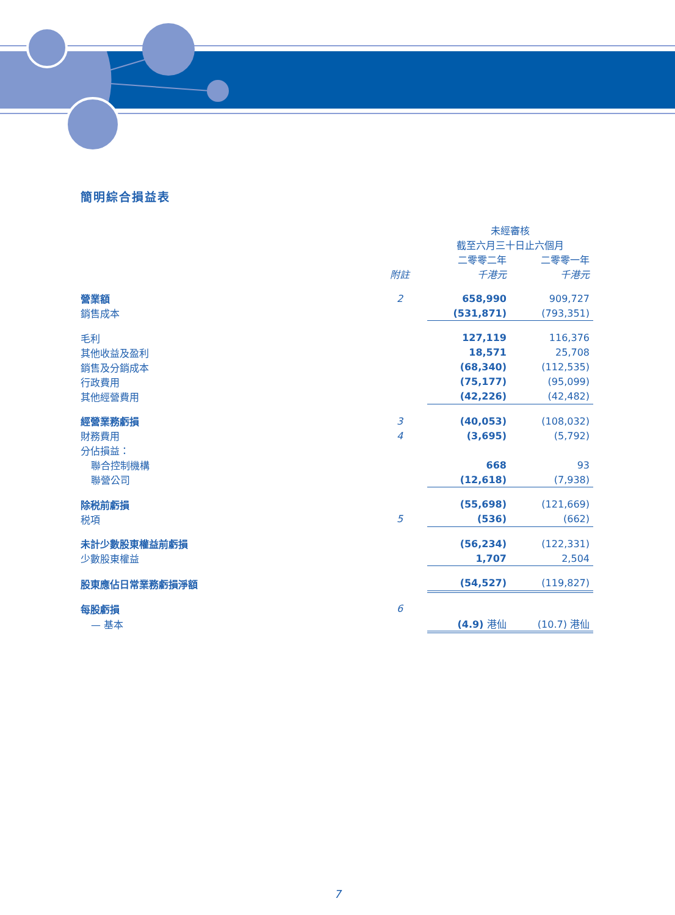簡明綜合損益表
| | | 未經審核 | | |
| | | 截至六月三十日止六個月 | | |
| | | 二零零二年 | | 二零零一年 |
| | 附註 | 千港元 | | 千港元 |
| 營業額 | 2 | 658,990 | | 909,727 |
| 銷售成本 | | (531,871) | | (793,351) |
| 毛利 | | 127,119 | | 116,376 |
| 其他收益及盈利 | | 18,571 | | 25,708 |
| 銷售及分銷成本 | | (68,340) | | (112,535) |
| 行政費用 | | (75,177) | | (95,099) |
| 其他經營費用 | | (42,226) | | (42,482) |
| 經營業務虧損 | 3 | (40,053) | | (108,032) |
| 財務費用 | 4 | (3,695) | | (5,792) |
| 分佔損益： | | | | |
| 聯合控制機構 | | 668 | | 93 |
| 聯營公司 | | (12,618) | | (7,938) |
| 除税前虧損 | | (55,698) | | (121,669) |
| 税項 | 5 | (536) | | (662) |
| 未計少數股東權益前虧損 | | (56,234) | | (122,331) |
| 少數股東權益 | | 1,707 | | 2,504 |
| 股東應佔日常業務虧損淨額 | | (54,527) | | (119,827) |
| 每股虧損 | 6 | | | |
| — 基本 | | (4.9) 港仙 | | (10.7) 港仙 |
7